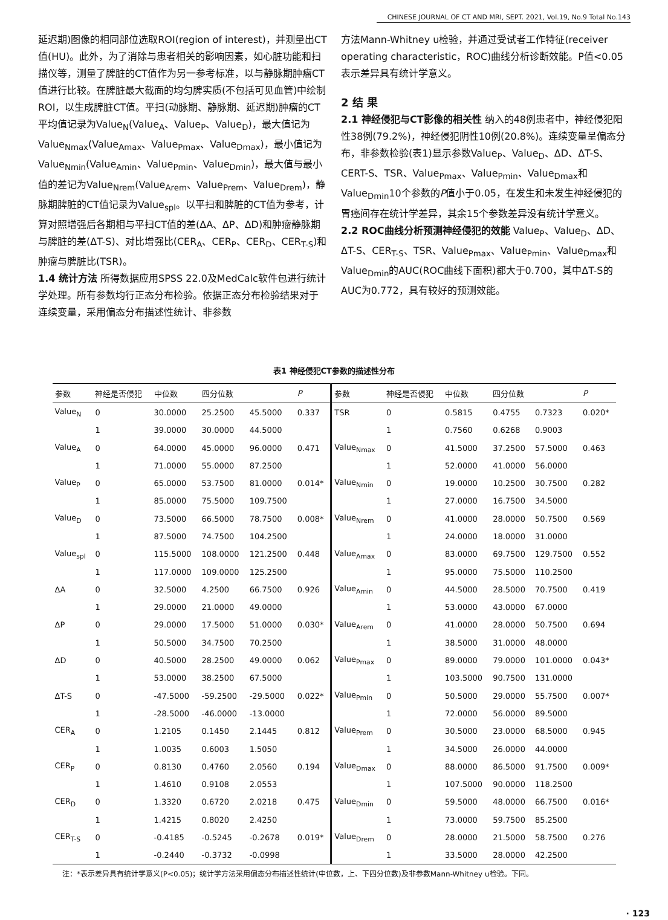CHINESE JOURNAL OF CT AND MRI, SEPT. 2021, Vol.19, No.9 Total No.143
延迟期)图像的相同部位选取ROI(region of interest)，并测量出CT值(HU)。此外，为了消除与患者相关的影响因素，如心脏功能和扫描仪等，测量了脾脏的CT值作为另一参考标准，以与静脉期肿瘤CT值进行比较。在脾脏最大截面的均匀脾实质(不包括可见血管)中绘制ROI，以生成脾脏CT值。平扫(动脉期、静脉期、延迟期)肿瘤的CT平均值记录为Value<sub>N</sub>(Value<sub>A</sub>、Value<sub>P</sub>、Value<sub>D</sub>)，最大值记为Value<sub>Nmax</sub>(Value<sub>Amax</sub>、Value<sub>Pmax</sub>、Value<sub>Dmax</sub>)，最小值记为Value<sub>Nmin</sub>(Value<sub>Amin</sub>、Value<sub>Pmin</sub>、Value<sub>Dmin</sub>)，最大值与最小值的差记为Value<sub>Nrem</sub>(Value<sub>Arem</sub>、Value<sub>Prem</sub>、Value<sub>Drem</sub>)，静脉期脾脏的CT值记录为Value<sub>spl</sub>。以平扫和脾脏的CT值为参考，计算对照增强后各期相与平扫CT值的差(ΔA、ΔP、ΔD)和肿瘤静脉期与脾脏的差(ΔT-S)、对比增强比(CER<sub>A</sub>、CER<sub>P</sub>、CER<sub>D</sub>、CER<sub>T-S</sub>)和肿瘤与脾脏比(TSR)。
1.4 统计方法 所得数据应用SPSS 22.0及MedCalc软件包进行统计学处理。所有参数均行正态分布检验。依据正态分布检验结果对于连续变量，采用偏态分布描述性统计、非参数
方法Mann-Whitney u检验，并通过受试者工作特征(receiver operating characteristic，ROC)曲线分析诊断效能。P值<0.05表示差异具有统计学意义。
2 结 果
2.1 神经侵犯与CT影像的相关性 纳入的48例患者中，神经侵犯阳性38例(79.2%)，神经侵犯阴性10例(20.8%)。连续变量呈偏态分布，非参数检验(表1)显示参数Value<sub>P</sub>、Value<sub>D</sub>、ΔD、ΔT-S、CERT-S、TSR、Value<sub>Pmax</sub>、Value<sub>Pmin</sub>、Value<sub>Dmax</sub>和Value<sub>Dmin</sub>10个参数的P值小于0.05，在发生和未发生神经侵犯的胃癌间存在统计学差异，其余15个参数差异没有统计学意义。
2.2 ROC曲线分析预测神经侵犯的效能 Value<sub>P</sub>、Value<sub>D</sub>、ΔD、ΔT-S、CER<sub>T-S</sub>、TSR、Value<sub>Pmax</sub>、Value<sub>Pmin</sub>、Value<sub>Dmax</sub>和Value<sub>Dmin</sub>的AUC(ROC曲线下面积)都大于0.700，其中ΔT-S的AUC为0.772，具有较好的预测效能。
表1 神经侵犯CT参数的描述性分布
| 参数 | 神经是否侵犯 | 中位数 | 四分位数 | | P | 参数 | 神经是否侵犯 | 中位数 | 四分位数 | | P |
| --- | --- | --- | --- | --- | --- | --- | --- | --- | --- | --- | --- |
| Value<sub>N</sub> | 0 | 30.0000 | 25.2500 | 45.5000 | 0.337 | TSR | 0 | 0.5815 | 0.4755 | 0.7323 | 0.020* |
| | 1 | 39.0000 | 30.0000 | 44.5000 | | | 1 | 0.7560 | 0.6268 | 0.9003 | |
| Value<sub>A</sub> | 0 | 64.0000 | 45.0000 | 96.0000 | 0.471 | Value<sub>Nmax</sub> | 0 | 41.5000 | 37.2500 | 57.5000 | 0.463 |
| | 1 | 71.0000 | 55.0000 | 87.2500 | | | 1 | 52.0000 | 41.0000 | 56.0000 | |
| Value<sub>P</sub> | 0 | 65.0000 | 53.7500 | 81.0000 | 0.014* | Value<sub>Nmin</sub> | 0 | 19.0000 | 10.2500 | 30.7500 | 0.282 |
| | 1 | 85.0000 | 75.5000 | 109.7500 | | | 1 | 27.0000 | 16.7500 | 34.5000 | |
| Value<sub>D</sub> | 0 | 73.5000 | 66.5000 | 78.7500 | 0.008* | Value<sub>Nrem</sub> | 0 | 41.0000 | 28.0000 | 50.7500 | 0.569 |
| | 1 | 87.5000 | 74.7500 | 104.2500 | | | 1 | 24.0000 | 18.0000 | 31.0000 | |
| Value<sub>spl</sub> | 0 | 115.5000 | 108.0000 | 121.2500 | 0.448 | Value<sub>Amax</sub> | 0 | 83.0000 | 69.7500 | 129.7500 | 0.552 |
| | 1 | 117.0000 | 109.0000 | 125.2500 | | | 1 | 95.0000 | 75.5000 | 110.2500 | |
| ΔA | 0 | 32.5000 | 4.2500 | 66.7500 | 0.926 | Value<sub>Amin</sub> | 0 | 44.5000 | 28.5000 | 70.7500 | 0.419 |
| | 1 | 29.0000 | 21.0000 | 49.0000 | | | 1 | 53.0000 | 43.0000 | 67.0000 | |
| ΔP | 0 | 29.0000 | 17.5000 | 51.0000 | 0.030* | Value<sub>Arem</sub> | 0 | 41.0000 | 28.0000 | 50.7500 | 0.694 |
| | 1 | 50.5000 | 34.7500 | 70.2500 | | | 1 | 38.5000 | 31.0000 | 48.0000 | |
| ΔD | 0 | 40.5000 | 28.2500 | 49.0000 | 0.062 | Value<sub>Pmax</sub> | 0 | 89.0000 | 79.0000 | 101.0000 | 0.043* |
| | 1 | 53.0000 | 38.2500 | 67.5000 | | | 1 | 103.5000 | 90.7500 | 131.0000 | |
| ΔT-S | 0 | -47.5000 | -59.2500 | -29.5000 | 0.022* | Value<sub>Pmin</sub> | 0 | 50.5000 | 29.0000 | 55.7500 | 0.007* |
| | 1 | -28.5000 | -46.0000 | -13.0000 | | | 1 | 72.0000 | 56.0000 | 89.5000 | |
| CER<sub>A</sub> | 0 | 1.2105 | 0.1450 | 2.1445 | 0.812 | Value<sub>Prem</sub> | 0 | 30.5000 | 23.0000 | 68.5000 | 0.945 |
| | 1 | 1.0035 | 0.6003 | 1.5050 | | | 1 | 34.5000 | 26.0000 | 44.0000 | |
| CER<sub>P</sub> | 0 | 0.8130 | 0.4760 | 2.0560 | 0.194 | Value<sub>Dmax</sub> | 0 | 88.0000 | 86.5000 | 91.7500 | 0.009* |
| | 1 | 1.4610 | 0.9108 | 2.0553 | | | 1 | 107.5000 | 90.0000 | 118.2500 | |
| CER<sub>D</sub> | 0 | 1.3320 | 0.6720 | 2.0218 | 0.475 | Value<sub>Dmin</sub> | 0 | 59.5000 | 48.0000 | 66.7500 | 0.016* |
| | 1 | 1.4215 | 0.8020 | 2.4250 | | | 1 | 73.0000 | 59.7500 | 85.2500 | |
| CER<sub>T-S</sub> | 0 | -0.4185 | -0.5245 | -0.2678 | 0.019* | Value<sub>Drem</sub> | 0 | 28.0000 | 21.5000 | 58.7500 | 0.276 |
| | 1 | -0.2440 | -0.3732 | -0.0998 | | | 1 | 33.5000 | 28.0000 | 42.2500 | |
注：*表示差异具有统计学意义(P<0.05)；统计学方法采用偏态分布描述性统计(中位数，上、下四分位数)及非参数Mann-Whitney u检验。下同。
· 123